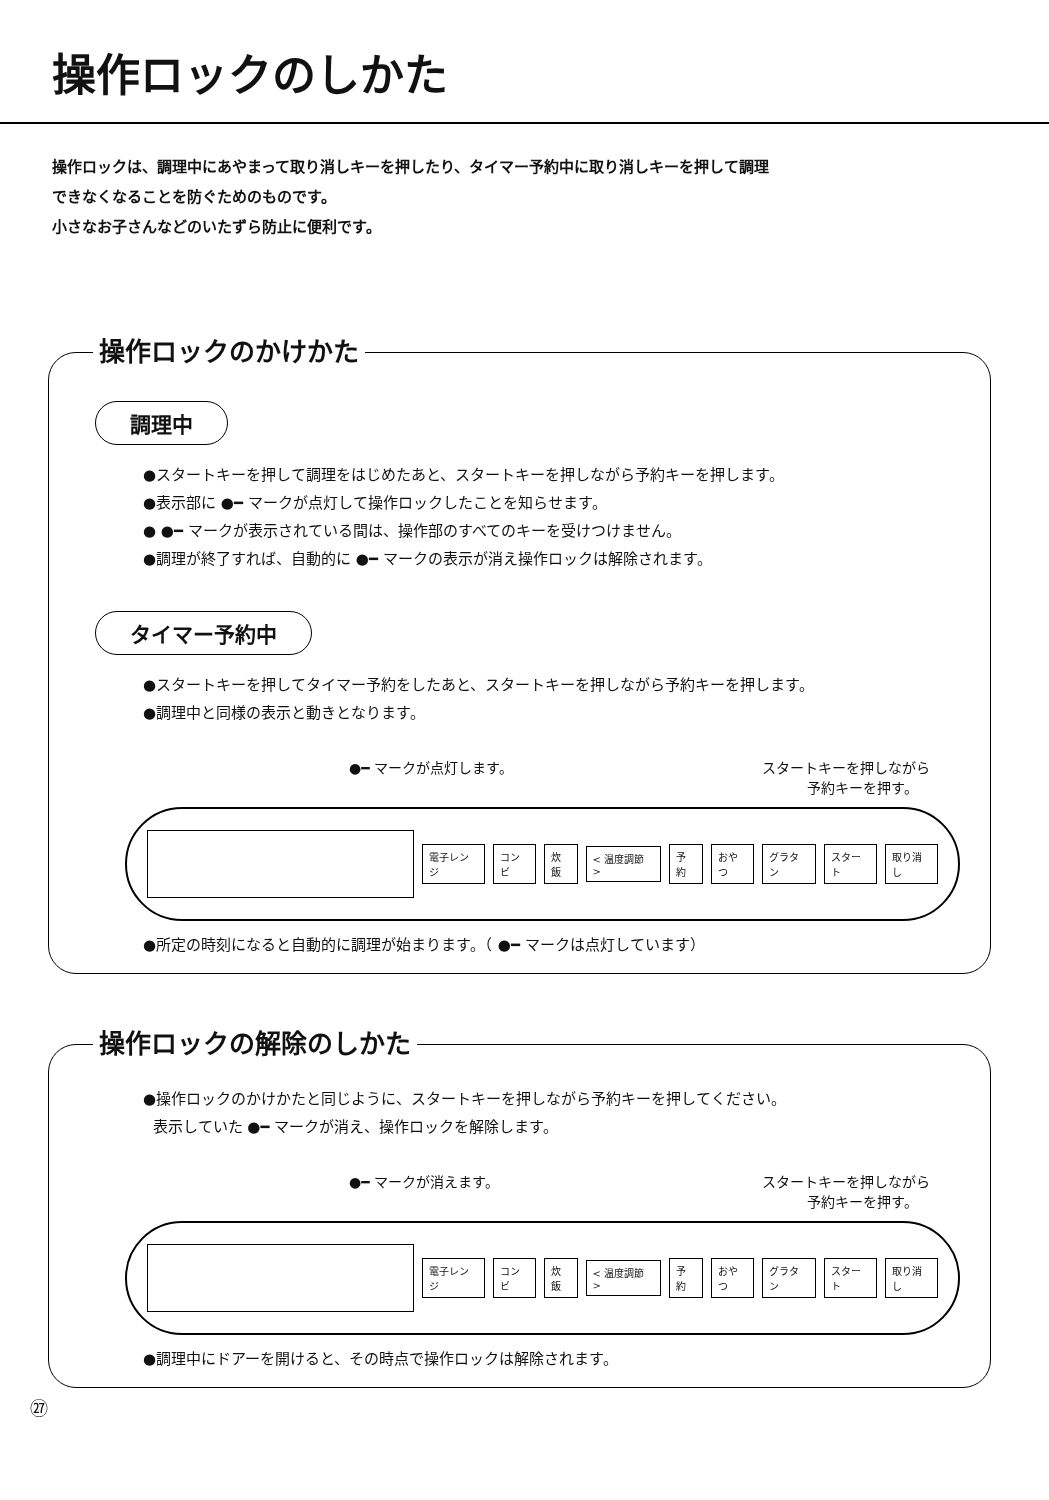操作ロックのしかた
操作ロックは、調理中にあやまって取り消しキーを押したり、タイマー予約中に取り消しキーを押して調理
できなくなることを防ぐためのものです。
小さなお子さんなどのいたずら防止に便利です。
操作ロックのかけかた
調理中
●スタートキーを押して調理をはじめたあと、スタートキーを押しながら予約キーを押します。
●表示部に ●━ マークが点灯して操作ロックしたことを知らせます。
● ●━ マークが表示されている間は、操作部のすべてのキーを受けつけません。
●調理が終了すれば、自動的に ●━ マークの表示が消え操作ロックは解除されます。
タイマー予約中
●スタートキーを押してタイマー予約をしたあと、スタートキーを押しながら予約キーを押します。
●調理中と同様の表示と動きとなります。
●━ マークが点灯します。 スタートキーを押しながら
予約キーを押す。
電子レンジ コンビ 炊飯 < 温度調節 > 予約 おやつ グラタン スタート 取り消し
●所定の時刻になると自動的に調理が始まります。（ ●━ マークは点灯しています）
操作ロックの解除のしかた
●操作ロックのかけかたと同じように、スタートキーを押しながら予約キーを押してください。
表示していた ●━ マークが消え、操作ロックを解除します。
●━ マークが消えます。 スタートキーを押しながら
予約キーを押す。
電子レンジ コンビ 炊飯 < 温度調節 > 予約 おやつ グラタン スタート 取り消し
●調理中にドアーを開けると、その時点で操作ロックは解除されます。
㉗